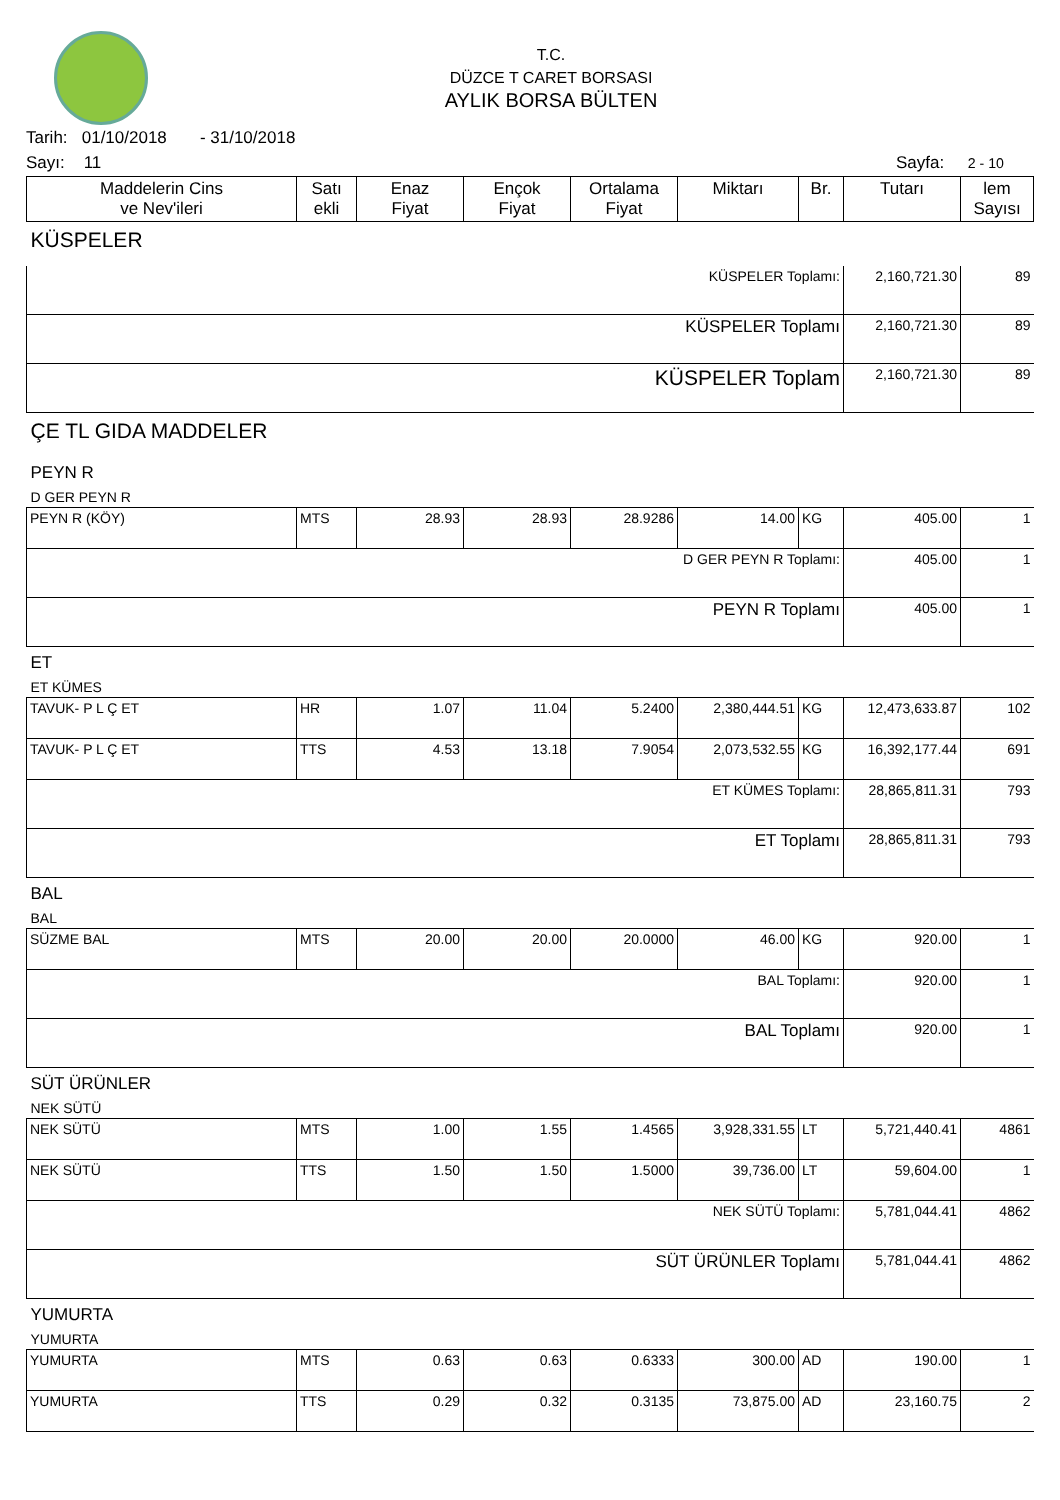T.C.
DÜZCE T CARET BORSASI
AYLIK BORSA BÜLTEN
Tarih: 01/10/2018 - 31/10/2018
Sayı: 11 Sayfa: 2 - 10
| Maddelerin Cins ve Nev'ileri | Satı ekli | Enaz Fiyat | Ençok Fiyat | Ortalama Fiyat | Miktarı | Br. | Tutarı | lem Sayısı |
| --- | --- | --- | --- | --- | --- | --- | --- | --- |
| KÜSPELER | | | | | | | | |
| KÜSPELER Toplamı: | | | | | | | 2,160,721.30 | 89 |
| KÜSPELER Toplamı | | | | | | | 2,160,721.30 | 89 |
| KÜSPELER Toplam | | | | | | | 2,160,721.30 | 89 |
| ÇE TL GIDA MADDELER | | | | | | | | |
| PEYN R | | | | | | | | |
| D GER PEYN R | | | | | | | | |
| PEYN R (KÖY) | MTS | 28.93 | 28.93 | 28.9286 | 14.00 | KG | 405.00 | 1 |
| D GER PEYN R Toplamı: | | | | | | | 405.00 | 1 |
| PEYN R Toplamı | | | | | | | 405.00 | 1 |
| ET | | | | | | | | |
| ET KÜMES | | | | | | | | |
| TAVUK- P L Ç ET | HR | 1.07 | 11.04 | 5.2400 | 2,380,444.51 | KG | 12,473,633.87 | 102 |
| TAVUK- P L Ç ET | TTS | 4.53 | 13.18 | 7.9054 | 2,073,532.55 | KG | 16,392,177.44 | 691 |
| ET KÜMES Toplamı: | | | | | | | 28,865,811.31 | 793 |
| ET Toplamı | | | | | | | 28,865,811.31 | 793 |
| BAL | | | | | | | | |
| BAL | | | | | | | | |
| SÜZME BAL | MTS | 20.00 | 20.00 | 20.0000 | 46.00 | KG | 920.00 | 1 |
| BAL Toplamı: | | | | | | | 920.00 | 1 |
| BAL Toplamı | | | | | | | 920.00 | 1 |
| SÜT ÜRÜNLER | | | | | | | | |
| NEK SÜTÜ | | | | | | | | |
| NEK SÜTÜ | MTS | 1.00 | 1.55 | 1.4565 | 3,928,331.55 | LT | 5,721,440.41 | 4861 |
| NEK SÜTÜ | TTS | 1.50 | 1.50 | 1.5000 | 39,736.00 | LT | 59,604.00 | 1 |
| NEK SÜTÜ Toplamı: | | | | | | | 5,781,044.41 | 4862 |
| SÜT ÜRÜNLER Toplamı | | | | | | | 5,781,044.41 | 4862 |
| YUMURTA | | | | | | | | |
| YUMURTA | | | | | | | | |
| YUMURTA | MTS | 0.63 | 0.63 | 0.6333 | 300.00 | AD | 190.00 | 1 |
| YUMURTA | TTS | 0.29 | 0.32 | 0.3135 | 73,875.00 | AD | 23,160.75 | 2 |